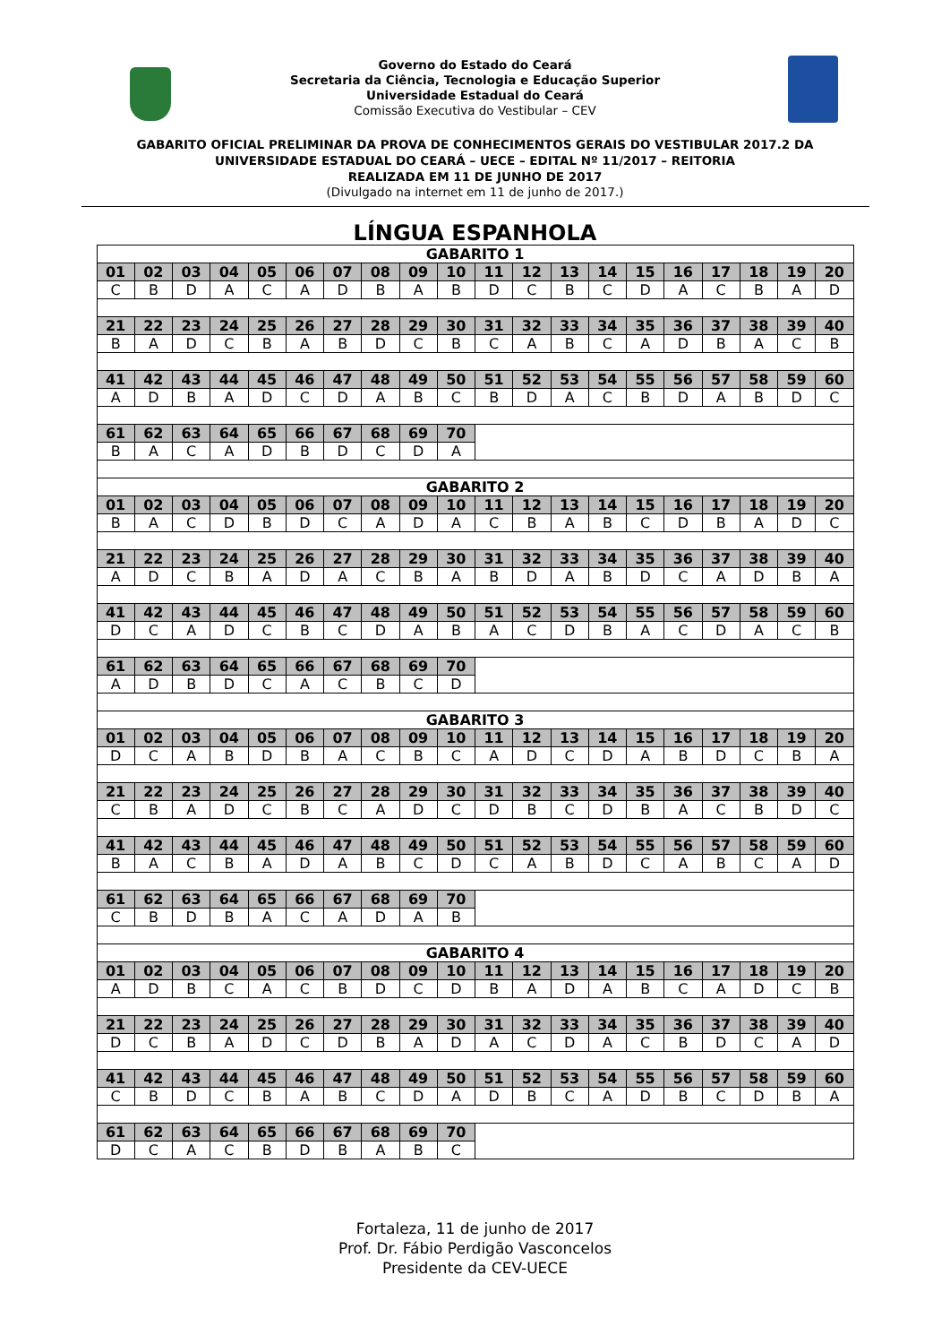Governo do Estado do Ceará
Secretaria da Ciência, Tecnologia e Educação Superior
Universidade Estadual do Ceará
Comissão Executiva do Vestibular – CEV
GABARITO OFICIAL PRELIMINAR DA PROVA DE CONHECIMENTOS GERAIS DO VESTIBULAR 2017.2 DA
UNIVERSIDADE ESTADUAL DO CEARÁ – UECE – EDITAL Nº 11/2017 – REITORIA
REALIZADA EM 11 DE JUNHO DE 2017
(Divulgado na internet em 11 de junho de 2017.)
LÍNGUA ESPANHOLA
| GABARITO 1 | | | | | | | | | | | | | | | | | | | |
| --- | --- | --- | --- | --- | --- | --- | --- | --- | --- | --- | --- | --- | --- | --- | --- | --- | --- | --- | --- |
| 01 | 02 | 03 | 04 | 05 | 06 | 07 | 08 | 09 | 10 | 11 | 12 | 13 | 14 | 15 | 16 | 17 | 18 | 19 | 20 |
| C | B | D | A | C | A | D | B | A | B | D | C | B | C | D | A | C | B | A | D |
| 21 | 22 | 23 | 24 | 25 | 26 | 27 | 28 | 29 | 30 | 31 | 32 | 33 | 34 | 35 | 36 | 37 | 38 | 39 | 40 |
| B | A | D | C | B | A | B | D | C | B | C | A | B | C | A | D | B | A | C | B |
| 41 | 42 | 43 | 44 | 45 | 46 | 47 | 48 | 49 | 50 | 51 | 52 | 53 | 54 | 55 | 56 | 57 | 58 | 59 | 60 |
| A | D | B | A | D | C | D | A | B | C | B | D | A | C | B | D | A | B | D | C |
| 61 | 62 | 63 | 64 | 65 | 66 | 67 | 68 | 69 | 70 | | | | | | | | | | |
| B | A | C | A | D | B | D | C | D | A | | | | | | | | | | |
| GABARITO 2 | | | | | | | | | | | | | | | | | | | |
| 01 | 02 | 03 | 04 | 05 | 06 | 07 | 08 | 09 | 10 | 11 | 12 | 13 | 14 | 15 | 16 | 17 | 18 | 19 | 20 |
| B | A | C | D | B | D | C | A | D | A | C | B | A | B | C | D | B | A | D | C |
| 21 | 22 | 23 | 24 | 25 | 26 | 27 | 28 | 29 | 30 | 31 | 32 | 33 | 34 | 35 | 36 | 37 | 38 | 39 | 40 |
| A | D | C | B | A | D | A | C | B | A | B | D | A | B | D | C | A | D | B | A |
| 41 | 42 | 43 | 44 | 45 | 46 | 47 | 48 | 49 | 50 | 51 | 52 | 53 | 54 | 55 | 56 | 57 | 58 | 59 | 60 |
| D | C | A | D | C | B | C | D | A | B | A | C | D | B | A | C | D | A | C | B |
| 61 | 62 | 63 | 64 | 65 | 66 | 67 | 68 | 69 | 70 | | | | | | | | | | |
| A | D | B | D | C | A | C | B | C | D | | | | | | | | | | |
| GABARITO 3 | | | | | | | | | | | | | | | | | | | |
| 01 | 02 | 03 | 04 | 05 | 06 | 07 | 08 | 09 | 10 | 11 | 12 | 13 | 14 | 15 | 16 | 17 | 18 | 19 | 20 |
| D | C | A | B | D | B | A | C | B | C | A | D | C | D | A | B | D | C | B | A |
| 21 | 22 | 23 | 24 | 25 | 26 | 27 | 28 | 29 | 30 | 31 | 32 | 33 | 34 | 35 | 36 | 37 | 38 | 39 | 40 |
| C | B | A | D | C | B | C | A | D | C | D | B | C | D | B | A | C | B | D | C |
| 41 | 42 | 43 | 44 | 45 | 46 | 47 | 48 | 49 | 50 | 51 | 52 | 53 | 54 | 55 | 56 | 57 | 58 | 59 | 60 |
| B | A | C | B | A | D | A | B | C | D | C | A | B | D | C | A | B | C | A | D |
| 61 | 62 | 63 | 64 | 65 | 66 | 67 | 68 | 69 | 70 | | | | | | | | | | |
| C | B | D | B | A | C | A | D | A | B | | | | | | | | | | |
| GABARITO 4 | | | | | | | | | | | | | | | | | | | |
| 01 | 02 | 03 | 04 | 05 | 06 | 07 | 08 | 09 | 10 | 11 | 12 | 13 | 14 | 15 | 16 | 17 | 18 | 19 | 20 |
| A | D | B | C | A | C | B | D | C | D | B | A | D | A | B | C | A | D | C | B |
| 21 | 22 | 23 | 24 | 25 | 26 | 27 | 28 | 29 | 30 | 31 | 32 | 33 | 34 | 35 | 36 | 37 | 38 | 39 | 40 |
| D | C | B | A | D | C | D | B | A | D | A | C | D | A | C | B | D | C | A | D |
| 41 | 42 | 43 | 44 | 45 | 46 | 47 | 48 | 49 | 50 | 51 | 52 | 53 | 54 | 55 | 56 | 57 | 58 | 59 | 60 |
| C | B | D | C | B | A | B | C | D | A | D | B | C | A | D | B | C | D | B | A |
| 61 | 62 | 63 | 64 | 65 | 66 | 67 | 68 | 69 | 70 | | | | | | | | | | |
| D | C | A | C | B | D | B | A | B | C | | | | | | | | | | |
Fortaleza, 11 de junho de 2017
Prof. Dr. Fábio Perdigão Vasconcelos
Presidente da CEV-UECE